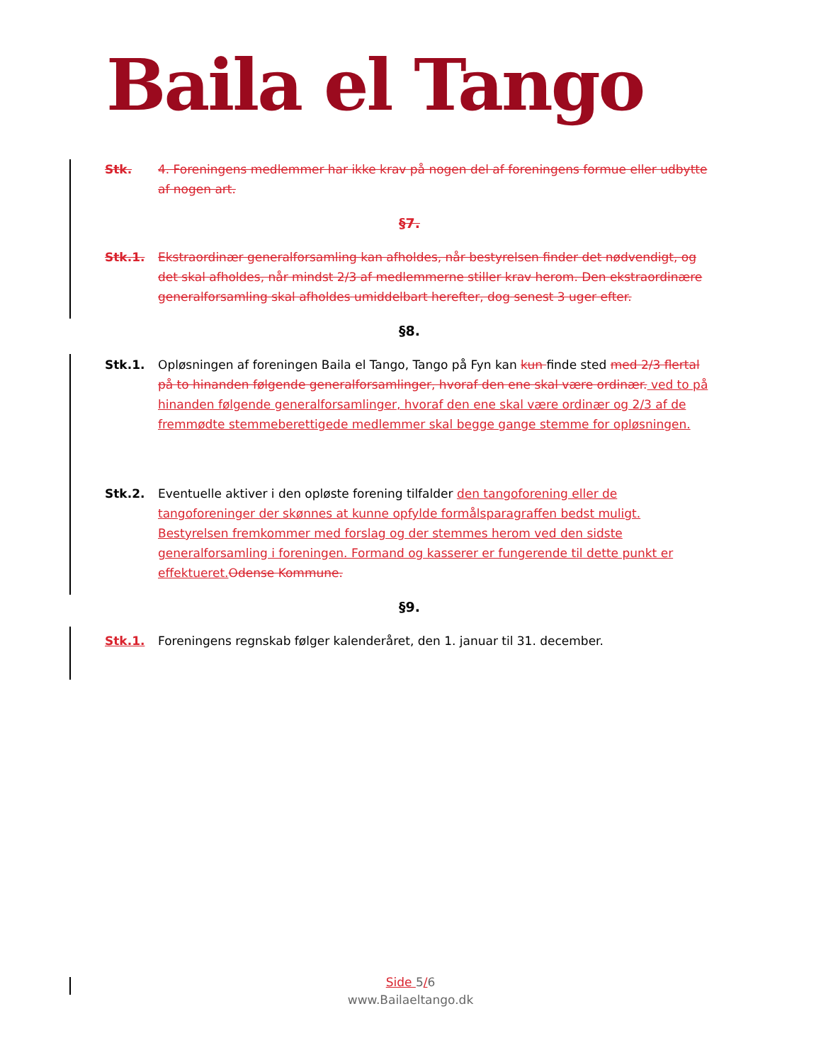Baila el Tango
Stk. 4. Foreningens medlemmer har ikke krav på nogen del af foreningens formue eller udbytte af nogen art.
§7.
Stk.1. Ekstraordinær generalforsamling kan afholdes, når bestyrelsen finder det nødvendigt, og det skal afholdes, når mindst 2/3 af medlemmerne stiller krav herom. Den ekstraordinære generalforsamling skal afholdes umiddelbart herefter, dog senest 3 uger efter.
§8.
Stk.1. Opløsningen af foreningen Baila el Tango, Tango på Fyn kan kun finde sted med 2/3 flertal på to hinanden følgende generalforsamlinger, hvoraf den ene skal være ordinær. ved to på hinanden følgende generalforsamlinger, hvoraf den ene skal være ordinær og 2/3 af de fremmødte stemmeberettigede medlemmer skal begge gange stemme for opløsningen.
Stk.2. Eventuelle aktiver i den opløste forening tilfalder den tangoforening eller de tangoforeninger der skønnes at kunne opfylde formålsparagraffen bedst muligt. Bestyrelsen fremkommer med forslag og der stemmes herom ved den sidste generalforsamling i foreningen. Formand og kasserer er fungerende til dette punkt er effektueret. Odense Kommune.
§9.
Stk.1. Foreningens regnskab følger kalenderåret, den 1. januar til 31. december.
Side 5/6
www.Bailaeltango.dk